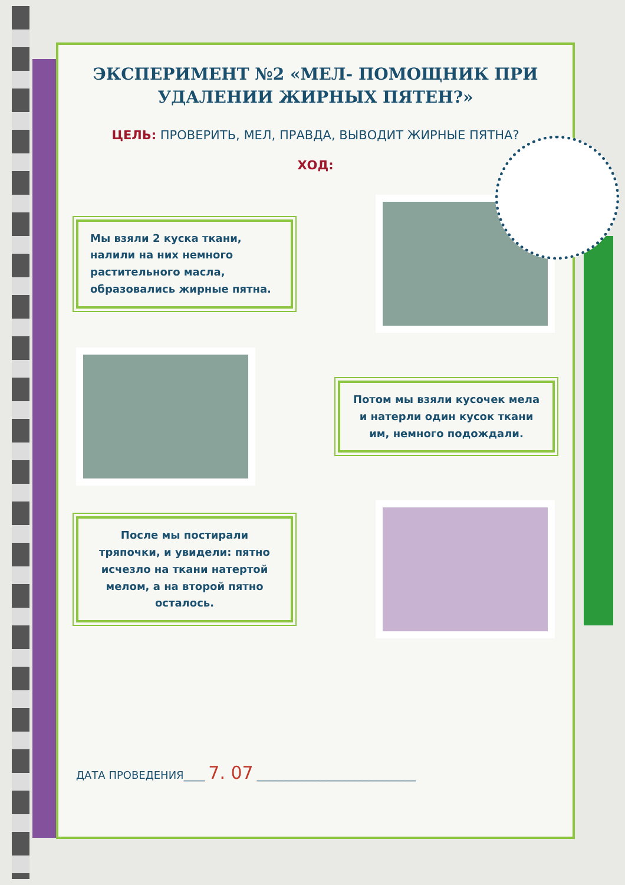ЭКСПЕРИМЕНТ №2 «МЕЛ- ПОМОЩНИК ПРИ УДАЛЕНИИ ЖИРНЫХ ПЯТЕН?»
ЦЕЛЬ: ПРОВЕРИТЬ, МЕЛ, ПРАВДА, ВЫВОДИТ ЖИРНЫЕ ПЯТНА?
ХОД:
Мы взяли 2 куска ткани, налили на них немного растительного масла, образовались жирные пятна.
Потом мы взяли кусочек мела и натерли один кусок ткани им, немного подождали.
После мы постирали тряпочки, и увидели: пятно исчезло на ткани натертой мелом, а на второй пятно осталось.
ДАТА ПРОВЕДЕНИЯ____ 7. 07 ______________________________